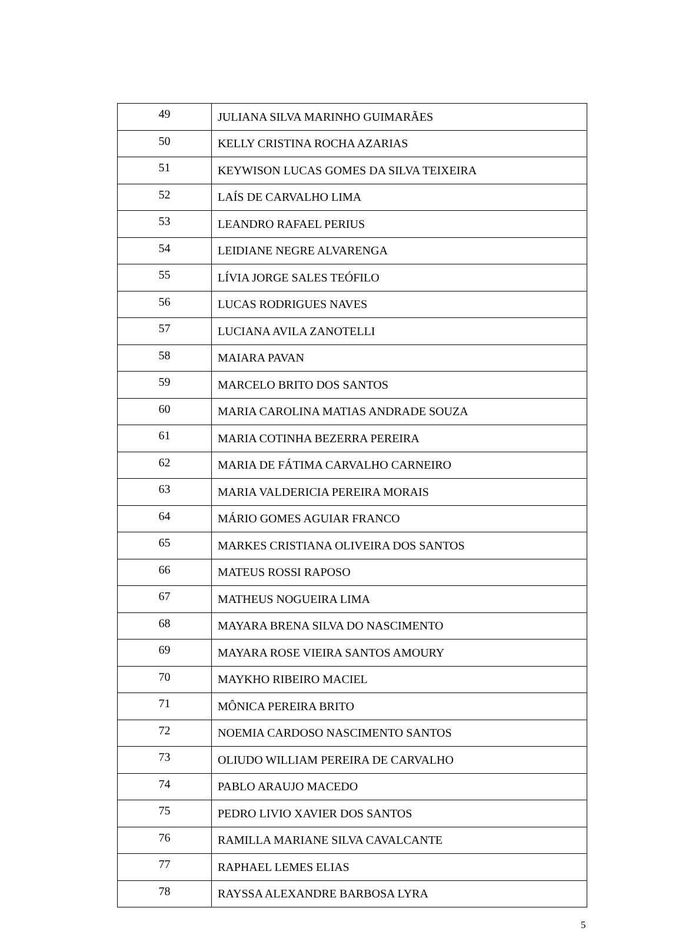| 49 | JULIANA SILVA MARINHO GUIMARÃES |
| 50 | KELLY CRISTINA ROCHA AZARIAS |
| 51 | KEYWISON LUCAS GOMES DA SILVA TEIXEIRA |
| 52 | LAÍS DE CARVALHO LIMA |
| 53 | LEANDRO RAFAEL PERIUS |
| 54 | LEIDIANE NEGRE ALVARENGA |
| 55 | LÍVIA JORGE SALES TEÓFILO |
| 56 | LUCAS RODRIGUES NAVES |
| 57 | LUCIANA AVILA ZANOTELLI |
| 58 | MAIARA PAVAN |
| 59 | MARCELO BRITO DOS SANTOS |
| 60 | MARIA CAROLINA MATIAS ANDRADE SOUZA |
| 61 | MARIA COTINHA BEZERRA PEREIRA |
| 62 | MARIA DE FÁTIMA CARVALHO CARNEIRO |
| 63 | MARIA VALDERICIA PEREIRA MORAIS |
| 64 | MÁRIO GOMES AGUIAR FRANCO |
| 65 | MARKES CRISTIANA OLIVEIRA DOS SANTOS |
| 66 | MATEUS ROSSI RAPOSO |
| 67 | MATHEUS NOGUEIRA LIMA |
| 68 | MAYARA BRENA SILVA DO NASCIMENTO |
| 69 | MAYARA ROSE VIEIRA SANTOS AMOURY |
| 70 | MAYKHO RIBEIRO MACIEL |
| 71 | MÔNICA PEREIRA BRITO |
| 72 | NOEMIA CARDOSO NASCIMENTO SANTOS |
| 73 | OLIUDO WILLIAM PEREIRA DE CARVALHO |
| 74 | PABLO ARAUJO MACEDO |
| 75 | PEDRO LIVIO XAVIER DOS SANTOS |
| 76 | RAMILLA MARIANE SILVA CAVALCANTE |
| 77 | RAPHAEL LEMES ELIAS |
| 78 | RAYSSA ALEXANDRE BARBOSA LYRA |
5